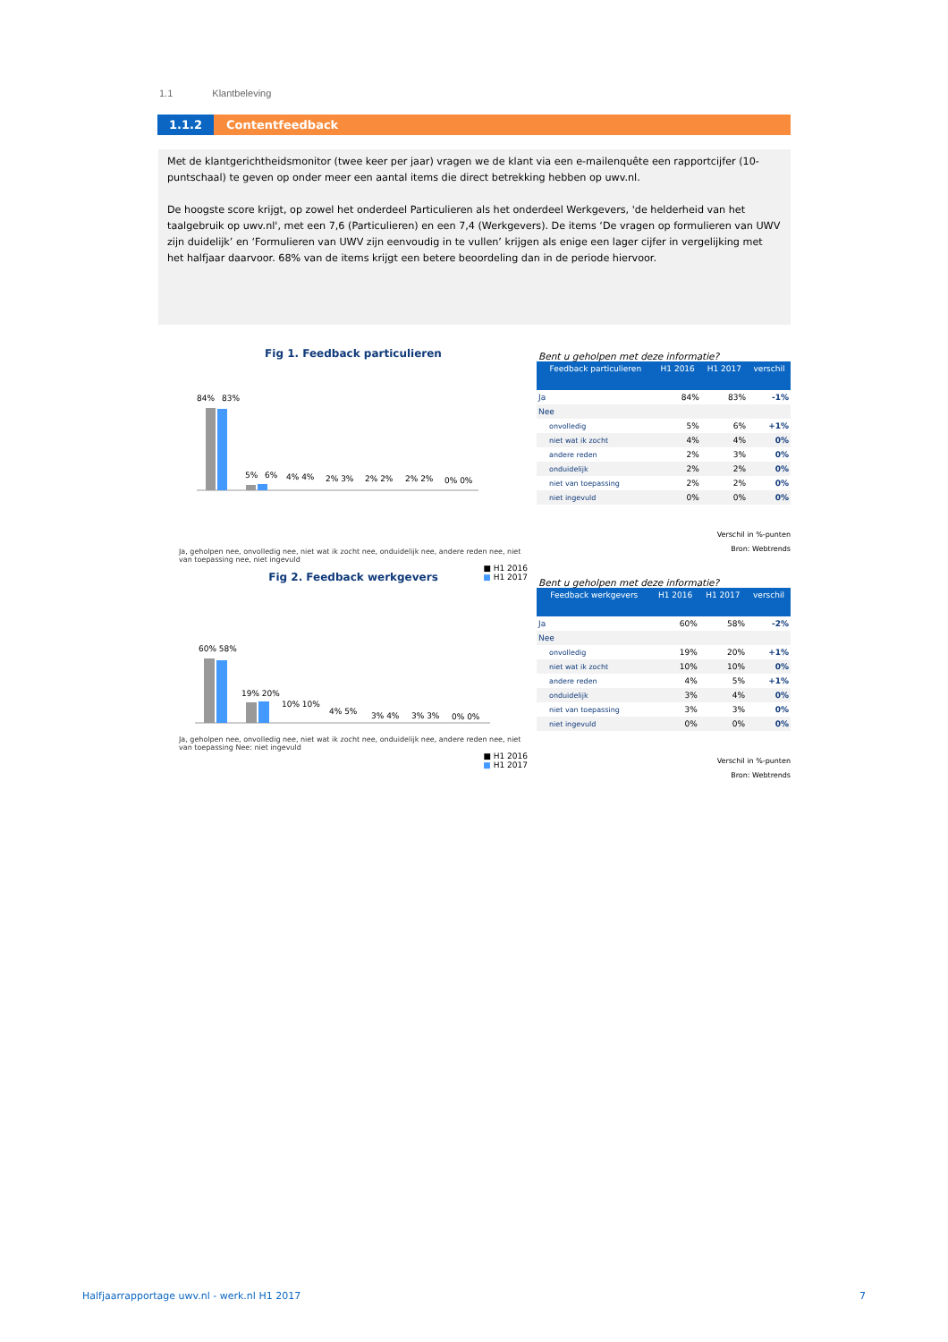1.1 Klantbeleving
1.1.2 Contentfeedback
Met de klantgerichtheidsmonitor (twee keer per jaar) vragen we de klant via een e-mailenquête een rapportcijfer (10-puntschaal) te geven op onder meer een aantal items die direct betrekking hebben op uwv.nl.
De hoogste score krijgt, op zowel het onderdeel Particulieren als het onderdeel Werkgevers, 'de helderheid van het taalgebruik op uwv.nl', met een 7,6 (Particulieren) en een 7,4 (Werkgevers). De items ‘De vragen op formulieren van UWV zijn duidelijk’ en ‘Formulieren van UWV zijn eenvoudig in te vullen’ krijgen als enige een lager cijfer in vergelijking met het halfjaar daarvoor. 68% van de items krijgt een betere beoordeling dan in de periode hiervoor.
Fig 1. Feedback particulieren
84%
83%
5%
6%
4% 4%
2% 3%
2% 2%
2% 2%
0% 0%
Ja, geholpen nee, onvolledig nee, niet wat ik zocht nee, onduidelijk nee, andere reden nee, niet van toepassing nee, niet ingevuld
■ H1 2016
■ H1 2017
Bent u geholpen met deze informatie?
| Feedback particulieren | H1 2016 | H1 2017 | verschil |
| --- | --- | --- | --- |
| Ja | 84% | 83% | -1% |
| Nee | | | |
| onvolledig | 5% | 6% | +1% |
| niet wat ik zocht | 4% | 4% | 0% |
| andere reden | 2% | 3% | 0% |
| onduidelijk | 2% | 2% | 0% |
| niet van toepassing | 2% | 2% | 0% |
| niet ingevuld | 0% | 0% | 0% |
Verschil in %-punten
Bron: Webtrends
Fig 2. Feedback werkgevers
60% 58%
19% 20%
10% 10%
4% 5%
3% 4%
3% 3%
0% 0%
Ja, geholpen nee, onvolledig nee, niet wat ik zocht nee, onduidelijk nee, andere reden nee, niet van toepassing Nee: niet ingevuld
■ H1 2016
■ H1 2017
Bent u geholpen met deze informatie?
| Feedback werkgevers | H1 2016 | H1 2017 | verschil |
| --- | --- | --- | --- |
| Ja | 60% | 58% | -2% |
| Nee | | | |
| onvolledig | 19% | 20% | +1% |
| niet wat ik zocht | 10% | 10% | 0% |
| andere reden | 4% | 5% | +1% |
| onduidelijk | 3% | 4% | 0% |
| niet van toepassing | 3% | 3% | 0% |
| niet ingevuld | 0% | 0% | 0% |
Verschil in %-punten
Bron: Webtrends
Halfjaarrapportage uwv.nl - werk.nl H1 2017 7